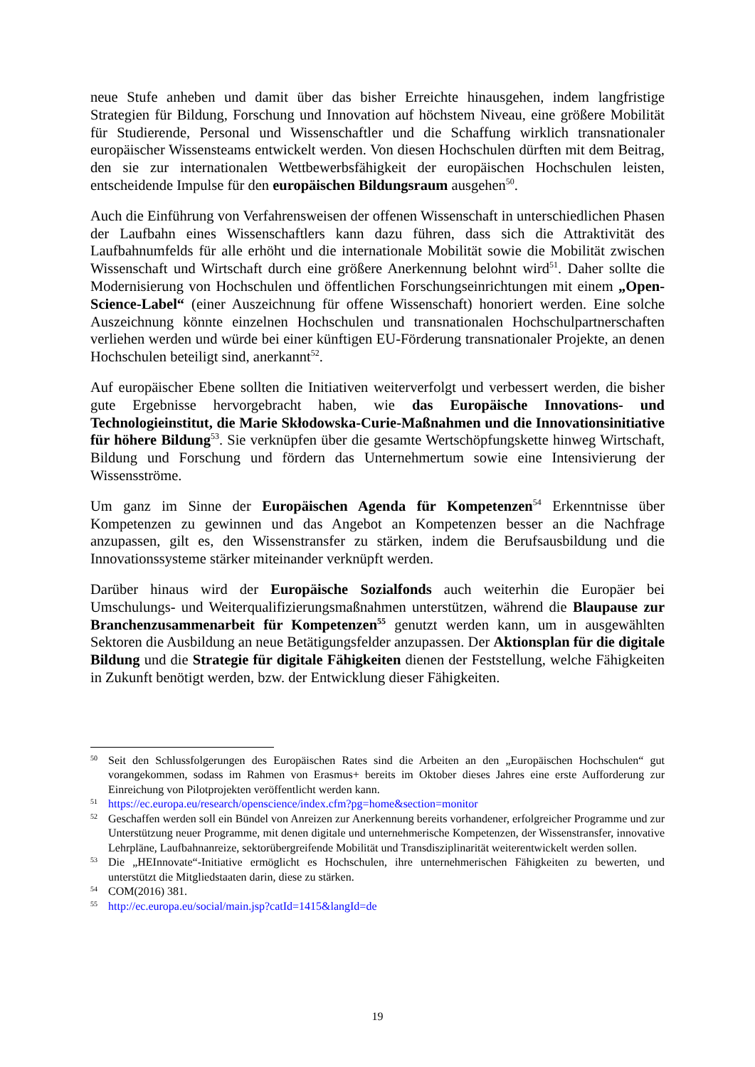neue Stufe anheben und damit über das bisher Erreichte hinausgehen, indem langfristige Strategien für Bildung, Forschung und Innovation auf höchstem Niveau, eine größere Mobilität für Studierende, Personal und Wissenschaftler und die Schaffung wirklich transnationaler europäischer Wissensteams entwickelt werden. Von diesen Hochschulen dürften mit dem Beitrag, den sie zur internationalen Wettbewerbsfähigkeit der europäischen Hochschulen leisten, entscheidende Impulse für den europäischen Bildungsraum ausgehen<sup>50</sup>.
Auch die Einführung von Verfahrensweisen der offenen Wissenschaft in unterschiedlichen Phasen der Laufbahn eines Wissenschaftlers kann dazu führen, dass sich die Attraktivität des Laufbahnumfelds für alle erhöht und die internationale Mobilität sowie die Mobilität zwischen Wissenschaft und Wirtschaft durch eine größere Anerkennung belohnt wird<sup>51</sup>. Daher sollte die Modernisierung von Hochschulen und öffentlichen Forschungseinrichtungen mit einem „Open-Science-Label“ (einer Auszeichnung für offene Wissenschaft) honoriert werden. Eine solche Auszeichnung könnte einzelnen Hochschulen und transnationalen Hochschulpartnerschaften verliehen werden und würde bei einer künftigen EU-Förderung transnationaler Projekte, an denen Hochschulen beteiligt sind, anerkannt<sup>52</sup>.
Auf europäischer Ebene sollten die Initiativen weiterverfolgt und verbessert werden, die bisher gute Ergebnisse hervorgebracht haben, wie das Europäische Innovations- und Technologieinstitut, die Marie Skłodowska-Curie-Maßnahmen und die Innovationsinitiative für höhere Bildung<sup>53</sup>. Sie verknüpfen über die gesamte Wertschöpfungskette hinweg Wirtschaft, Bildung und Forschung und fördern das Unternehmertum sowie eine Intensivierung der Wissensströme.
Um ganz im Sinne der Europäischen Agenda für Kompetenzen<sup>54</sup> Erkenntnisse über Kompetenzen zu gewinnen und das Angebot an Kompetenzen besser an die Nachfrage anzupassen, gilt es, den Wissenstransfer zu stärken, indem die Berufsausbildung und die Innovationssysteme stärker miteinander verknüpft werden.
Darüber hinaus wird der Europäische Sozialfonds auch weiterhin die Europäer bei Umschulungs- und Weiterqualifizierungsmaßnahmen unterstützen, während die Blaupause zur Branchenzusammenarbeit für Kompetenzen<sup>55</sup> genutzt werden kann, um in ausgewählten Sektoren die Ausbildung an neue Betätigungsfelder anzupassen. Der Aktionsplan für die digitale Bildung und die Strategie für digitale Fähigkeiten dienen der Feststellung, welche Fähigkeiten in Zukunft benötigt werden, bzw. der Entwicklung dieser Fähigkeiten.
50 Seit den Schlussfolgerungen des Europäischen Rates sind die Arbeiten an den „Europäischen Hochschulen“ gut vorangekommen, sodass im Rahmen von Erasmus+ bereits im Oktober dieses Jahres eine erste Aufforderung zur Einreichung von Pilotprojekten veröffentlicht werden kann.
51 https://ec.europa.eu/research/openscience/index.cfm?pg=home&section=monitor
52 Geschaffen werden soll ein Bündel von Anreizen zur Anerkennung bereits vorhandener, erfolgreicher Programme und zur Unterstützung neuer Programme, mit denen digitale und unternehmerische Kompetenzen, der Wissenstransfer, innovative Lehrpläne, Laufbahnanreize, sektorübergreifende Mobilität und Transdisziplinarität weiterentwickelt werden sollen.
53 Die „HEInnovate“-Initiative ermöglicht es Hochschulen, ihre unternehmerischen Fähigkeiten zu bewerten, und unterstützt die Mitgliedstaaten darin, diese zu stärken.
54 COM(2016) 381.
55 http://ec.europa.eu/social/main.jsp?catId=1415&langId=de
19